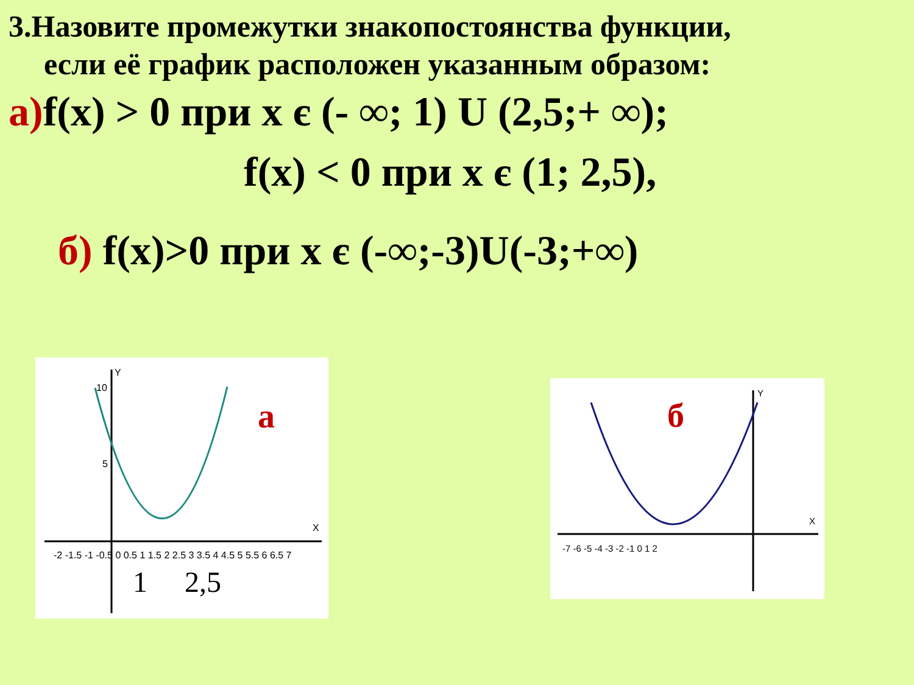3.Назовите промежутки знакопостоянства функции,
если её график расположен указанным образом:
а) f(x) > 0 при x є (- ∞; 1) U (2,5;+ ∞);
f(x) < 0 при x є (1; 2,5),
б) f(x)>0 при x є (-∞;-3)U(-3;+∞)
Y
X
10
5
-2 -1.5 -1 -0.5 0 0.5 1 1.5 2 2.5 3 3.5 4 4.5 5 5.5 6 6.5 7
1
2,5
а
Y
X
-7 -6 -5 -4 -3 -2 -1 0 1 2
б